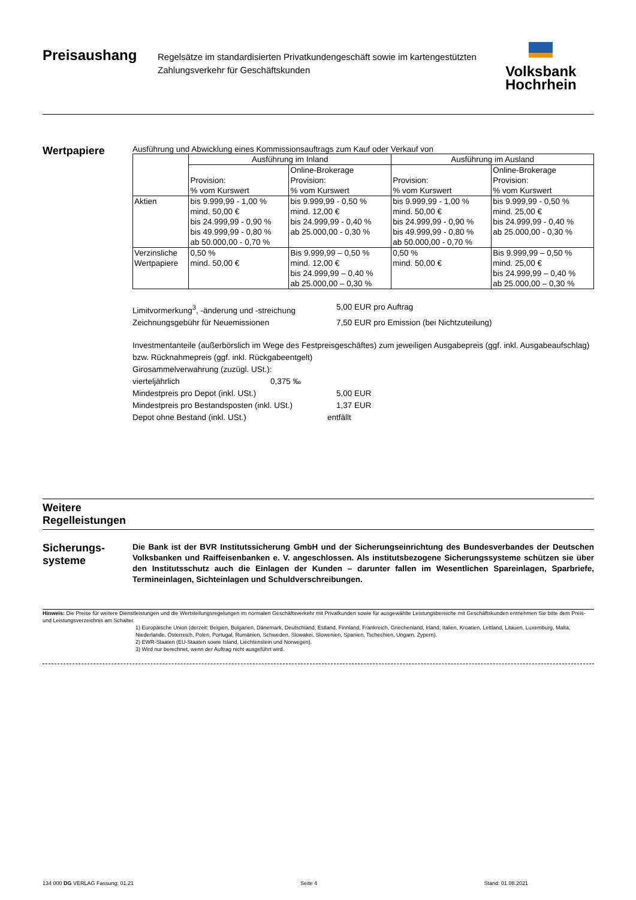Preisaushang
Regelsätze im standardisierten Privatkundengeschäft sowie im kartengestützten Zahlungsverkehr für Geschäftskunden
Volksbank
Hochrhein
Wertpapiere
Ausführung und Abwicklung eines Kommissionsauftrags zum Kauf oder Verkauf von
| | Ausführung im Inland | | Ausführung im Ausland | |
| --- | --- | --- | --- | --- |
| | Provision: % vom Kurswert | Online-Brokerage Provision: % vom Kurswert | Provision: % vom Kurswert | Online-Brokerage Provision: % vom Kurswert |
| Aktien | bis 9.999,99 - 1,00 % mind. 50,00 € bis 24.999,99 - 0,90 % bis 49.999,99 - 0,80 % ab 50.000,00 - 0,70 % | bis 9.999,99 - 0,50 % mind. 12,00 € bis 24.999,99 - 0,40 % ab 25.000,00 - 0,30 % | bis 9.999,99 - 1,00 % mind. 50,00 € bis 24.999,99 - 0,90 % bis 49.999,99 - 0,80 % ab 50.000,00 - 0,70 % | bis 9.999,99 - 0,50 % mind. 25,00 € bis 24.999,99 - 0,40 % ab 25.000,00 - 0,30 % |
| Verzinsliche Wertpapiere | 0,50 % mind. 50,00 € | Bis 9.999,99 – 0,50 % mind. 12,00 € bis 24.999,99 – 0,40 % ab 25.000,00 – 0,30 % | 0,50 % mind. 50,00 € | Bis 9.999,99 – 0,50 % mind. 25,00 € bis 24.999,99 – 0,40 % ab 25.000,00 – 0,30 % |
Limitvormerkung<sup>3</sup>, -änderung und -streichung 5,00 EUR pro Auftrag
Zeichnungsgebühr für Neuemissionen 7,50 EUR pro Emission (bei Nichtzuteilung)
Investmentanteile (außerbörslich im Wege des Festpreisgeschäftes) zum jeweiligen Ausgabepreis (ggf. inkl. Ausgabeaufschlag) bzw. Rücknahmepreis (ggf. inkl. Rückgabeentgelt)
Girosammelverwahrung (zuzügl. USt.):
vierteljährlich 0,375 ‰
Mindestpreis pro Depot (inkl. USt.) 5,00 EUR
Mindestpreis pro Bestandsposten (inkl. USt.) 1,37 EUR
Depot ohne Bestand (inkl. USt.) entfällt
Weitere
Regelleistungen
Sicherungs-
systeme
Die Bank ist der BVR Institutssicherung GmbH und der Sicherungseinrichtung des Bundesverbandes der Deutschen Volksbanken und Raiffeisenbanken e. V. angeschlossen. Als institutsbezogene Sicherungssysteme schützen sie über den Institutsschutz auch die Einlagen der Kunden – darunter fallen im Wesentlichen Spareinlagen, Sparbriefe, Termineinlagen, Sichteinlagen und Schuldverschreibungen.
Hinweis: Die Preise für weitere Dienstleistungen und die Wertstellungsregelungen im normalen Geschäftsverkehr mit Privatkunden sowie für ausgewählte Leistungsbereiche mit Geschäftskunden entnehmen Sie bitte dem Preis- und Leistungsverzeichnis am Schalter.
1) Europäische Union (derzeit: Belgien, Bulgarien, Dänemark, Deutschland, Estland, Finnland, Frankreich, Griechenland, Irland, Italien, Kroatien, Lettland, Litauen, Luxemburg, Malta, Niederlande, Österreich, Polen, Portugal, Rumänien, Schweden, Slowakei, Slowenien, Spanien, Tschechien, Ungarn, Zypern).
2) EWR-Staaten (EU-Staaten sowie Island, Liechtenstein und Norwegen).
3) Wird nur berechnet, wenn der Auftrag nicht ausgeführt wird.
134 000 DG VERLAG Fassung: 01.21 Seite 4 Stand: 01.08.2021